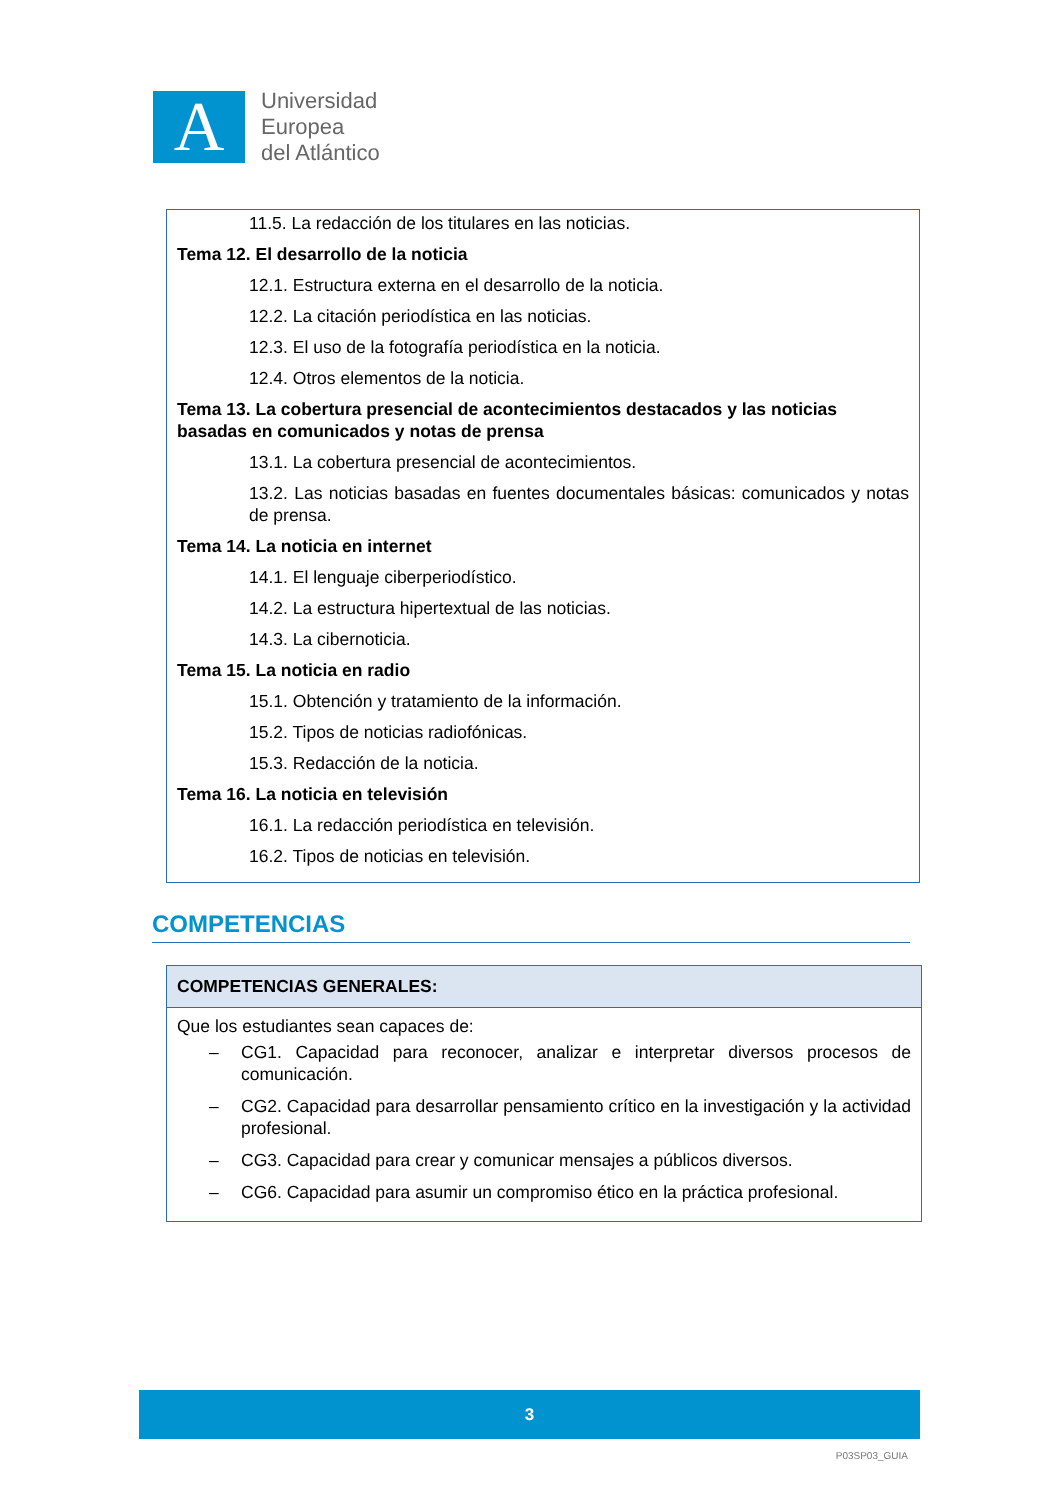A
Universidad
Europea
del Atlántico
11.5. La redacción de los titulares en las noticias.
Tema 12. El desarrollo de la noticia
12.1. Estructura externa en el desarrollo de la noticia.
12.2. La citación periodística en las noticias.
12.3. El uso de la fotografía periodística en la noticia.
12.4. Otros elementos de la noticia.
Tema 13. La cobertura presencial de acontecimientos destacados y las noticias basadas en comunicados y notas de prensa
13.1. La cobertura presencial de acontecimientos.
13.2. Las noticias basadas en fuentes documentales básicas: comunicados y notas de prensa.
Tema 14. La noticia en internet
14.1. El lenguaje ciberperiodístico.
14.2. La estructura hipertextual de las noticias.
14.3. La cibernoticia.
Tema 15. La noticia en radio
15.1. Obtención y tratamiento de la información.
15.2. Tipos de noticias radiofónicas.
15.3. Redacción de la noticia.
Tema 16. La noticia en televisión
16.1. La redacción periodística en televisión.
16.2. Tipos de noticias en televisión.
COMPETENCIAS
COMPETENCIAS GENERALES:
Que los estudiantes sean capaces de:
– CG1. Capacidad para reconocer, analizar e interpretar diversos procesos de comunicación.
– CG2. Capacidad para desarrollar pensamiento crítico en la investigación y la actividad profesional.
– CG3. Capacidad para crear y comunicar mensajes a públicos diversos.
– CG6. Capacidad para asumir un compromiso ético en la práctica profesional.
3
P03SP03_GUIA